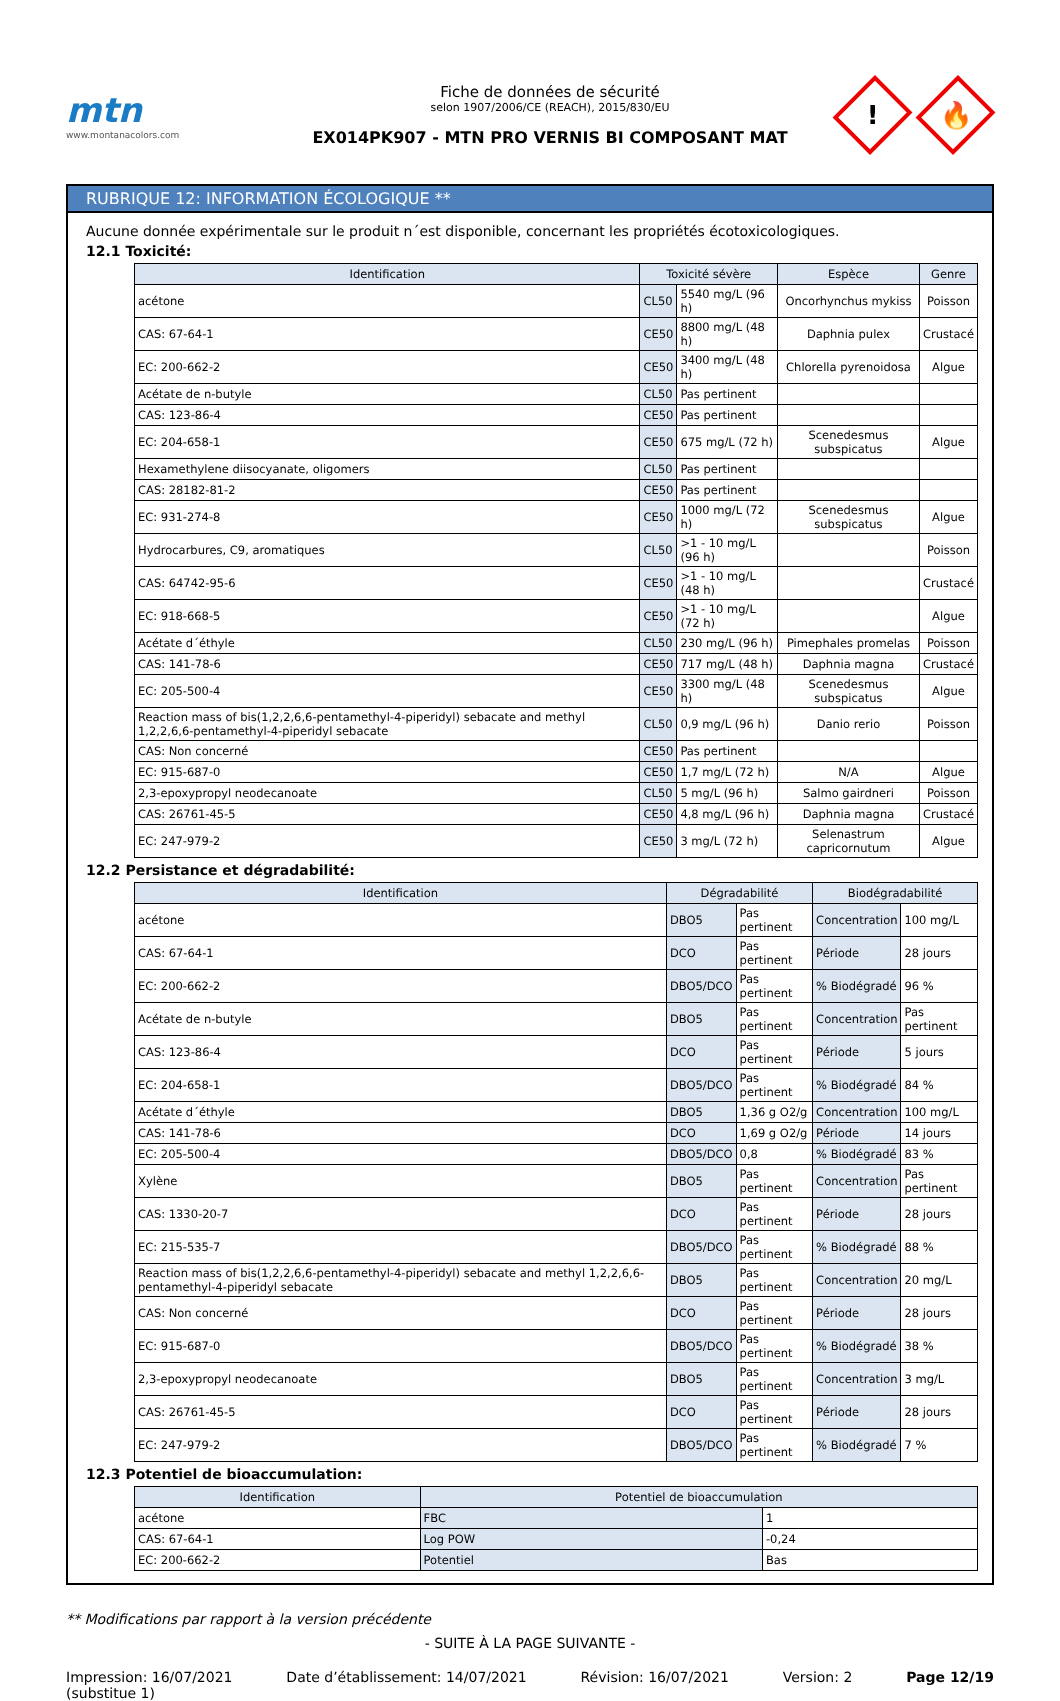mtn
www.montanacolors.com
Fiche de données de sécurité
selon 1907/2006/CE (REACH), 2015/830/EU
EX014PK907 - MTN PRO VERNIS BI COMPOSANT MAT
!
🔥
RUBRIQUE 12: INFORMATION ÉCOLOGIQUE **
Aucune donnée expérimentale sur le produit n´est disponible, concernant les propriétés écotoxicologiques.
12.1 Toxicité:
| Identification | Toxicité sévère | | Espèce | Genre |
| --- | --- | --- | --- | --- |
| acétone | CL50 | 5540 mg/L (96 h) | Oncorhynchus mykiss | Poisson |
| CAS: 67-64-1 | CE50 | 8800 mg/L (48 h) | Daphnia pulex | Crustacé |
| EC: 200-662-2 | CE50 | 3400 mg/L (48 h) | Chlorella pyrenoidosa | Algue |
| Acétate de n-butyle | CL50 | Pas pertinent | | |
| CAS: 123-86-4 | CE50 | Pas pertinent | | |
| EC: 204-658-1 | CE50 | 675 mg/L (72 h) | Scenedesmus subspicatus | Algue |
| Hexamethylene diisocyanate, oligomers | CL50 | Pas pertinent | | |
| CAS: 28182-81-2 | CE50 | Pas pertinent | | |
| EC: 931-274-8 | CE50 | 1000 mg/L (72 h) | Scenedesmus subspicatus | Algue |
| Hydrocarbures, C9, aromatiques | CL50 | >1 - 10 mg/L (96 h) | | Poisson |
| CAS: 64742-95-6 | CE50 | >1 - 10 mg/L (48 h) | | Crustacé |
| EC: 918-668-5 | CE50 | >1 - 10 mg/L (72 h) | | Algue |
| Acétate d´éthyle | CL50 | 230 mg/L (96 h) | Pimephales promelas | Poisson |
| CAS: 141-78-6 | CE50 | 717 mg/L (48 h) | Daphnia magna | Crustacé |
| EC: 205-500-4 | CE50 | 3300 mg/L (48 h) | Scenedesmus subspicatus | Algue |
| Reaction mass of bis(1,2,2,6,6-pentamethyl-4-piperidyl) sebacate and methyl 1,2,2,6,6-pentamethyl-4-piperidyl sebacate | CL50 | 0,9 mg/L (96 h) | Danio rerio | Poisson |
| CAS: Non concerné | CE50 | Pas pertinent | | |
| EC: 915-687-0 | CE50 | 1,7 mg/L (72 h) | N/A | Algue |
| 2,3-epoxypropyl neodecanoate | CL50 | 5 mg/L (96 h) | Salmo gairdneri | Poisson |
| CAS: 26761-45-5 | CE50 | 4,8 mg/L (96 h) | Daphnia magna | Crustacé |
| EC: 247-979-2 | CE50 | 3 mg/L (72 h) | Selenastrum capricornutum | Algue |
12.2 Persistance et dégradabilité:
| Identification | Dégradabilité | | Biodégradabilité | |
| --- | --- | --- | --- | --- |
| acétone | DBO5 | Pas pertinent | Concentration | 100 mg/L |
| CAS: 67-64-1 | DCO | Pas pertinent | Période | 28 jours |
| EC: 200-662-2 | DBO5/DCO | Pas pertinent | % Biodégradé | 96 % |
| Acétate de n-butyle | DBO5 | Pas pertinent | Concentration | Pas pertinent |
| CAS: 123-86-4 | DCO | Pas pertinent | Période | 5 jours |
| EC: 204-658-1 | DBO5/DCO | Pas pertinent | % Biodégradé | 84 % |
| Acétate d´éthyle | DBO5 | 1,36 g O2/g | Concentration | 100 mg/L |
| CAS: 141-78-6 | DCO | 1,69 g O2/g | Période | 14 jours |
| EC: 205-500-4 | DBO5/DCO | 0,8 | % Biodégradé | 83 % |
| Xylène | DBO5 | Pas pertinent | Concentration | Pas pertinent |
| CAS: 1330-20-7 | DCO | Pas pertinent | Période | 28 jours |
| EC: 215-535-7 | DBO5/DCO | Pas pertinent | % Biodégradé | 88 % |
| Reaction mass of bis(1,2,2,6,6-pentamethyl-4-piperidyl) sebacate and methyl 1,2,2,6,6-pentamethyl-4-piperidyl sebacate | DBO5 | Pas pertinent | Concentration | 20 mg/L |
| CAS: Non concerné | DCO | Pas pertinent | Période | 28 jours |
| EC: 915-687-0 | DBO5/DCO | Pas pertinent | % Biodégradé | 38 % |
| 2,3-epoxypropyl neodecanoate | DBO5 | Pas pertinent | Concentration | 3 mg/L |
| CAS: 26761-45-5 | DCO | Pas pertinent | Période | 28 jours |
| EC: 247-979-2 | DBO5/DCO | Pas pertinent | % Biodégradé | 7 % |
12.3 Potentiel de bioaccumulation:
| Identification | Potentiel de bioaccumulation | |
| --- | --- | --- |
| acétone | FBC | 1 |
| CAS: 67-64-1 | Log POW | -0,24 |
| EC: 200-662-2 | Potentiel | Bas |
** Modifications par rapport à la version précédente
- SUITE À LA PAGE SUIVANTE -
Impression: 16/07/2021
(substitue 1) Date d’établissement: 14/07/2021 Révision: 16/07/2021 Version: 2 Page 12/19